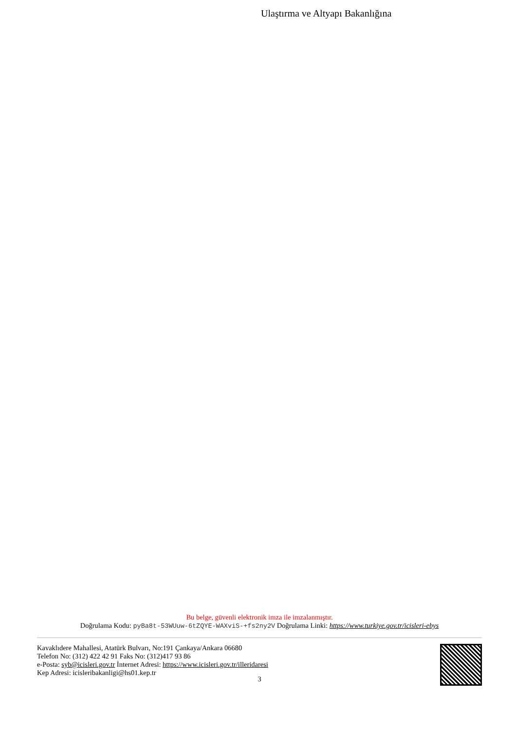Ulaştırma ve Altyapı Bakanlığına
Bu belge, güvenli elektronik imza ile imzalanmıştır.
Doğrulama Kodu: pyBa8t-53WUuw-6tZQYE-WAXviS-+fs2ny2V Doğrulama Linki: https://www.turkiye.gov.tr/icisleri-ebys
Kavaklıdere Mahallesi, Atatürk Bulvarı, No:191 Çankaya/Ankara 06680
Telefon No: (312) 422 42 91 Faks No: (312)417 93 86
e-Posta: syb@icisleri.gov.tr İnternet Adresi: https://www.icisleri.gov.tr/illeridaresi
Kep Adresi: icisleribakanligi@hs01.kep.tr
3